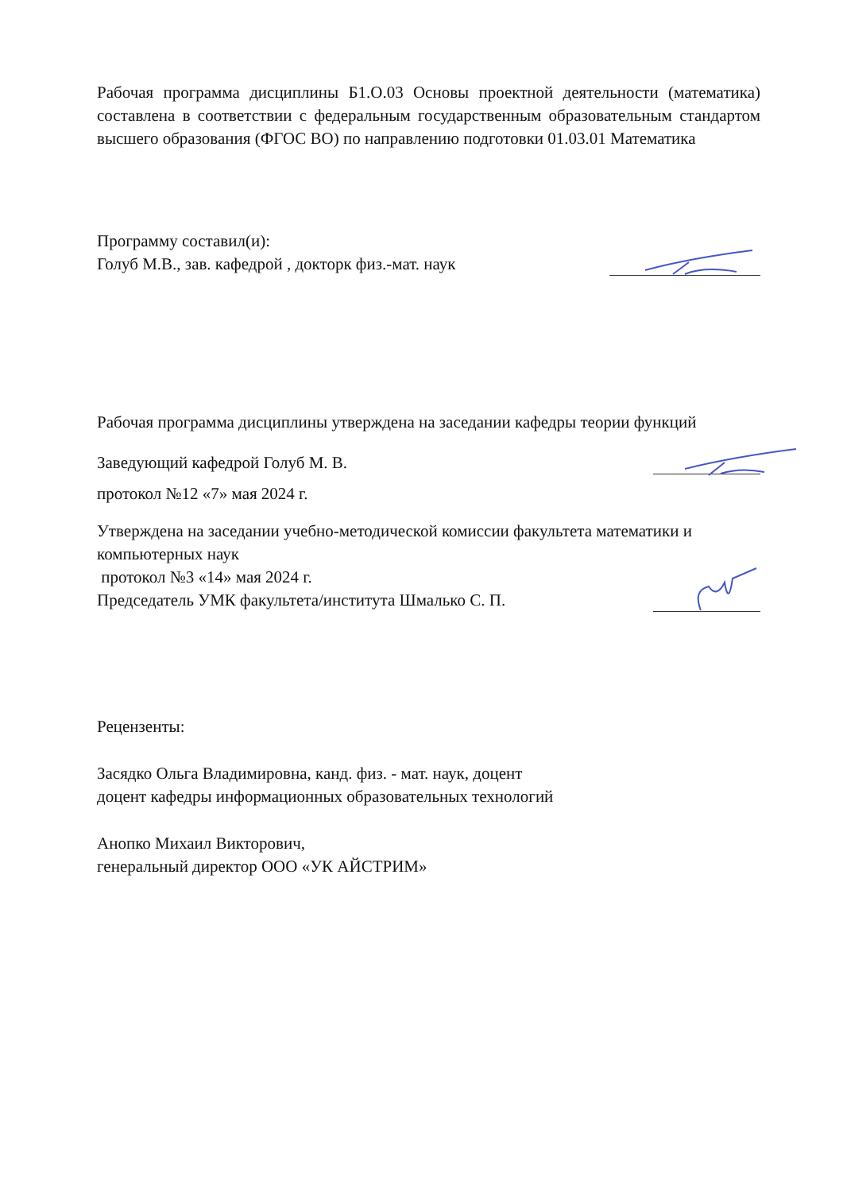Рабочая программа дисциплины Б1.О.03 Основы проектной деятельности (математика) составлена в соответствии с федеральным государственным образовательным стандартом высшего образования (ФГОС ВО) по направлению подготовки 01.03.01 Математика
Программу составил(и):
Голуб М.В., зав. кафедрой , докторк физ.-мат. наук
Рабочая программа дисциплины утверждена на заседании кафедры теории функций
Заведующий кафедрой Голуб М. В.
протокол №12 «7» мая 2024 г.
Утверждена на заседании учебно-методической комиссии факультета математики и компьютерных наук
протокол №3 «14» мая 2024 г.
Председатель УМК факультета/института Шмалько С. П.
Рецензенты:
Засядко Ольга Владимировна, канд. физ. - мат. наук, доцент
доцент кафедры информационных образовательных технологий
Анопко Михаил Викторович,
генеральный директор ООО «УК АЙСТРИМ»